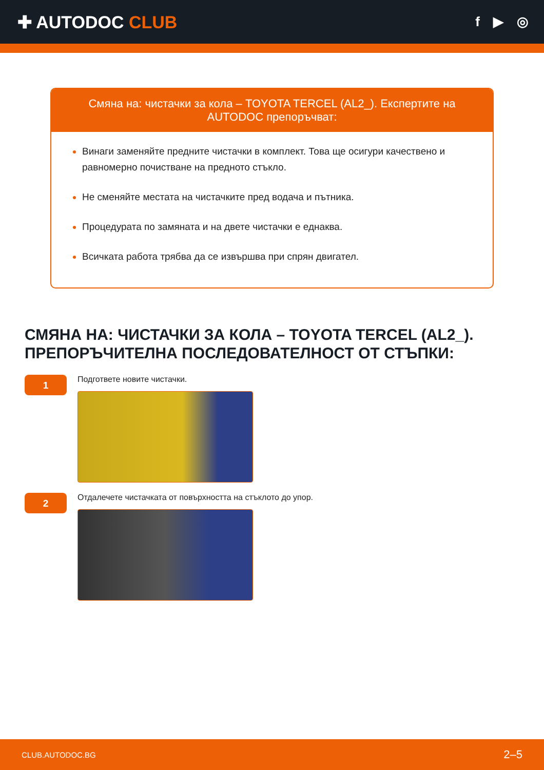✚ AUTODOC CLUB
f ▶ ◎
Смяна на: чистачки за кола – TOYOTA TERCEL (AL2_). Експертите на AUTODOC препоръчват:
Винаги заменяйте предните чистачки в комплект. Това ще осигури качествено и равномерно почистване на предното стъкло.
Не сменяйте местата на чистачките пред водача и пътника.
Процедурата по замяната и на двете чистачки е еднаква.
Всичката работа трябва да се извършва при спрян двигател.
СМЯНА НА: ЧИСТАЧКИ ЗА КОЛА – TOYOTA TERCEL (AL2_). ПРЕПОРЪЧИТЕЛНА ПОСЛЕДОВАТЕЛНОСТ ОТ СТЪПКИ:
1
Подгответе новите чистачки.
2
Отдалечете чистачката от повърхността на стъклото до упор.
CLUB.AUTODOC.BG 2–5